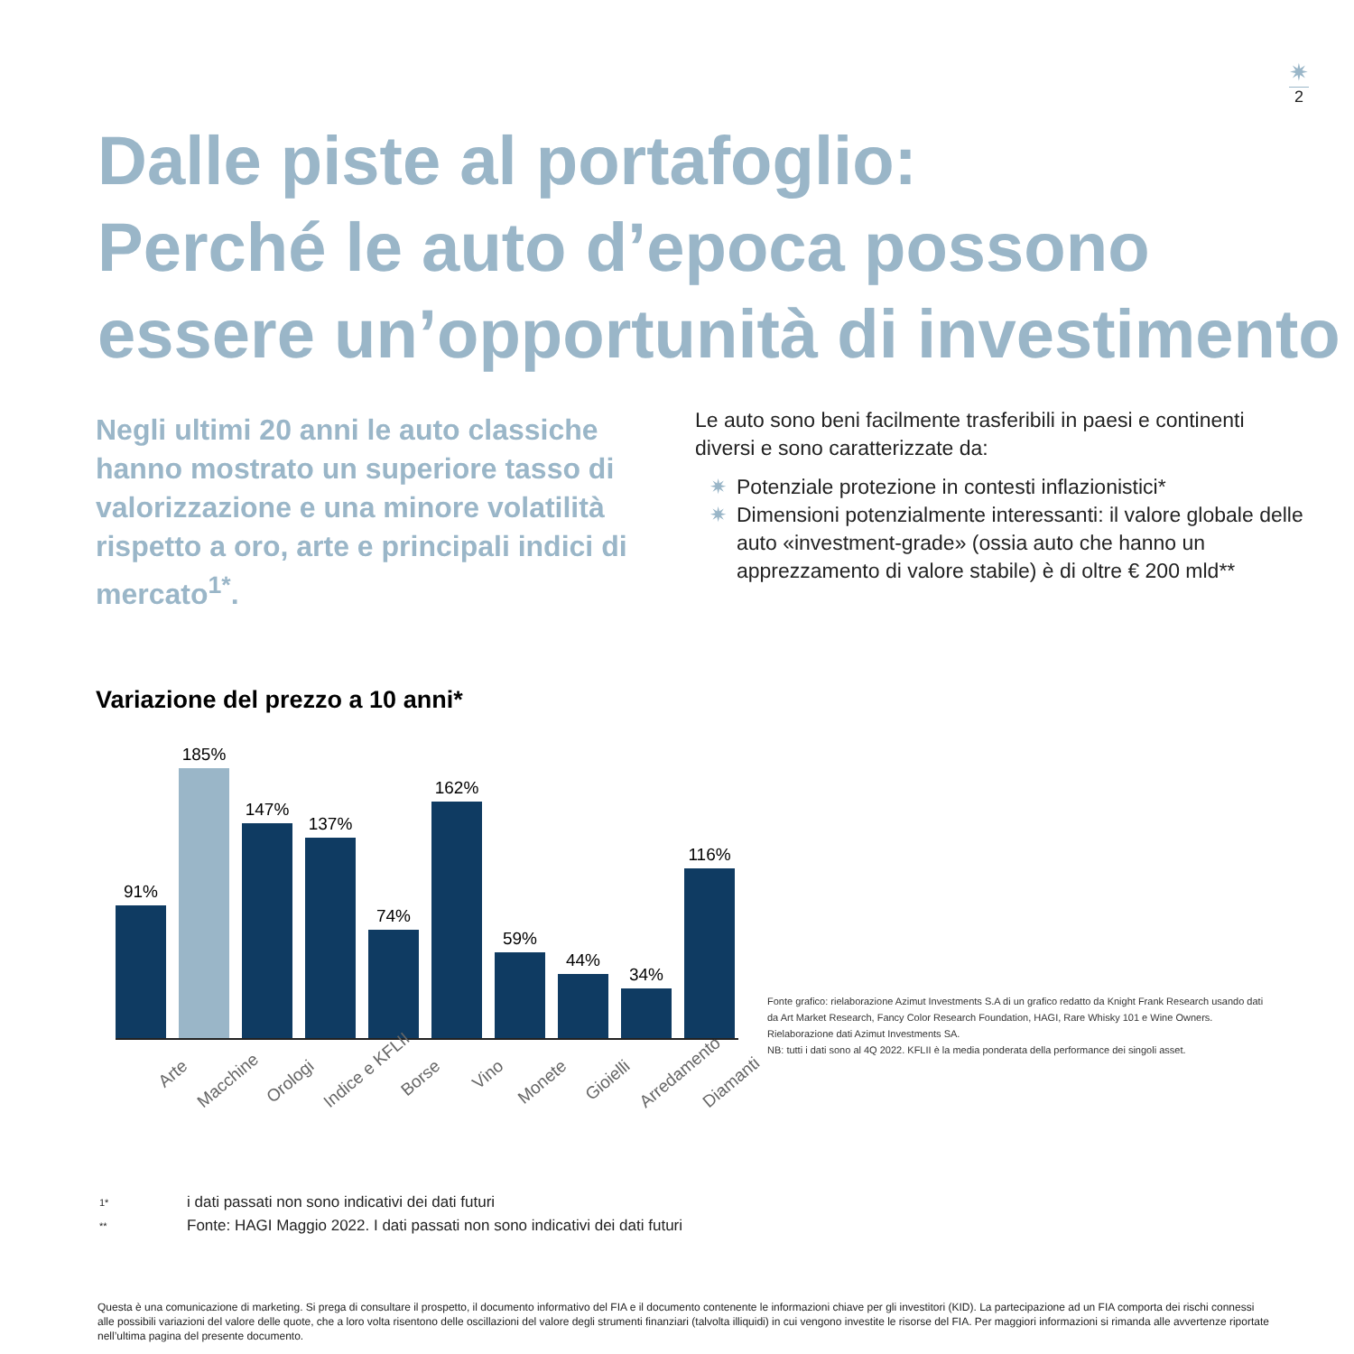✷
2
Dalle piste al portafoglio:
Perché le auto d’epoca possono essere un’opportunità di investimento
Negli ultimi 20 anni le auto classiche hanno mostrato un superiore tasso di valorizzazione e una minore volatilità rispetto a oro, arte e principali indici di mercato<sup>1*</sup>.
Le auto sono beni facilmente trasferibili in paesi e continenti diversi e sono caratterizzate da:
✷ Potenziale protezione in contesti inflazionistici*
✷ Dimensioni potenzialmente interessanti: il valore globale delle auto «investment-grade» (ossia auto che hanno un apprezzamento di valore stabile) è di oltre € 200 mld**
Variazione del prezzo a 10 anni*
91%
185%
147%
137%
74%
162%
59%
44%
34%
116%
Arte Macchine Orologi Indice e KFLII Borse Vino Monete Gioielli Arredamento Diamanti
Fonte grafico: rielaborazione Azimut Investments S.A di un grafico redatto da Knight Frank Research usando dati da Art Market Research, Fancy Color Research Foundation, HAGI, Rare Whisky 101 e Wine Owners. Rielaborazione dati Azimut Investments SA.
NB: tutti i dati sono al 4Q 2022. KFLII è la media ponderata della performance dei singoli asset.
| 1* | i dati passati non sono indicativi dei dati futuri |
| ** | Fonte: HAGI Maggio 2022. I dati passati non sono indicativi dei dati futuri |
Questa è una comunicazione di marketing. Si prega di consultare il prospetto, il documento informativo del FIA e il documento contenente le informazioni chiave per gli investitori (KID). La partecipazione ad un FIA comporta dei rischi connessi alle possibili variazioni del valore delle quote, che a loro volta risentono delle oscillazioni del valore degli strumenti finanziari (talvolta illiquidi) in cui vengono investite le risorse del FIA. Per maggiori informazioni si rimanda alle avvertenze riportate nell’ultima pagina del presente documento.